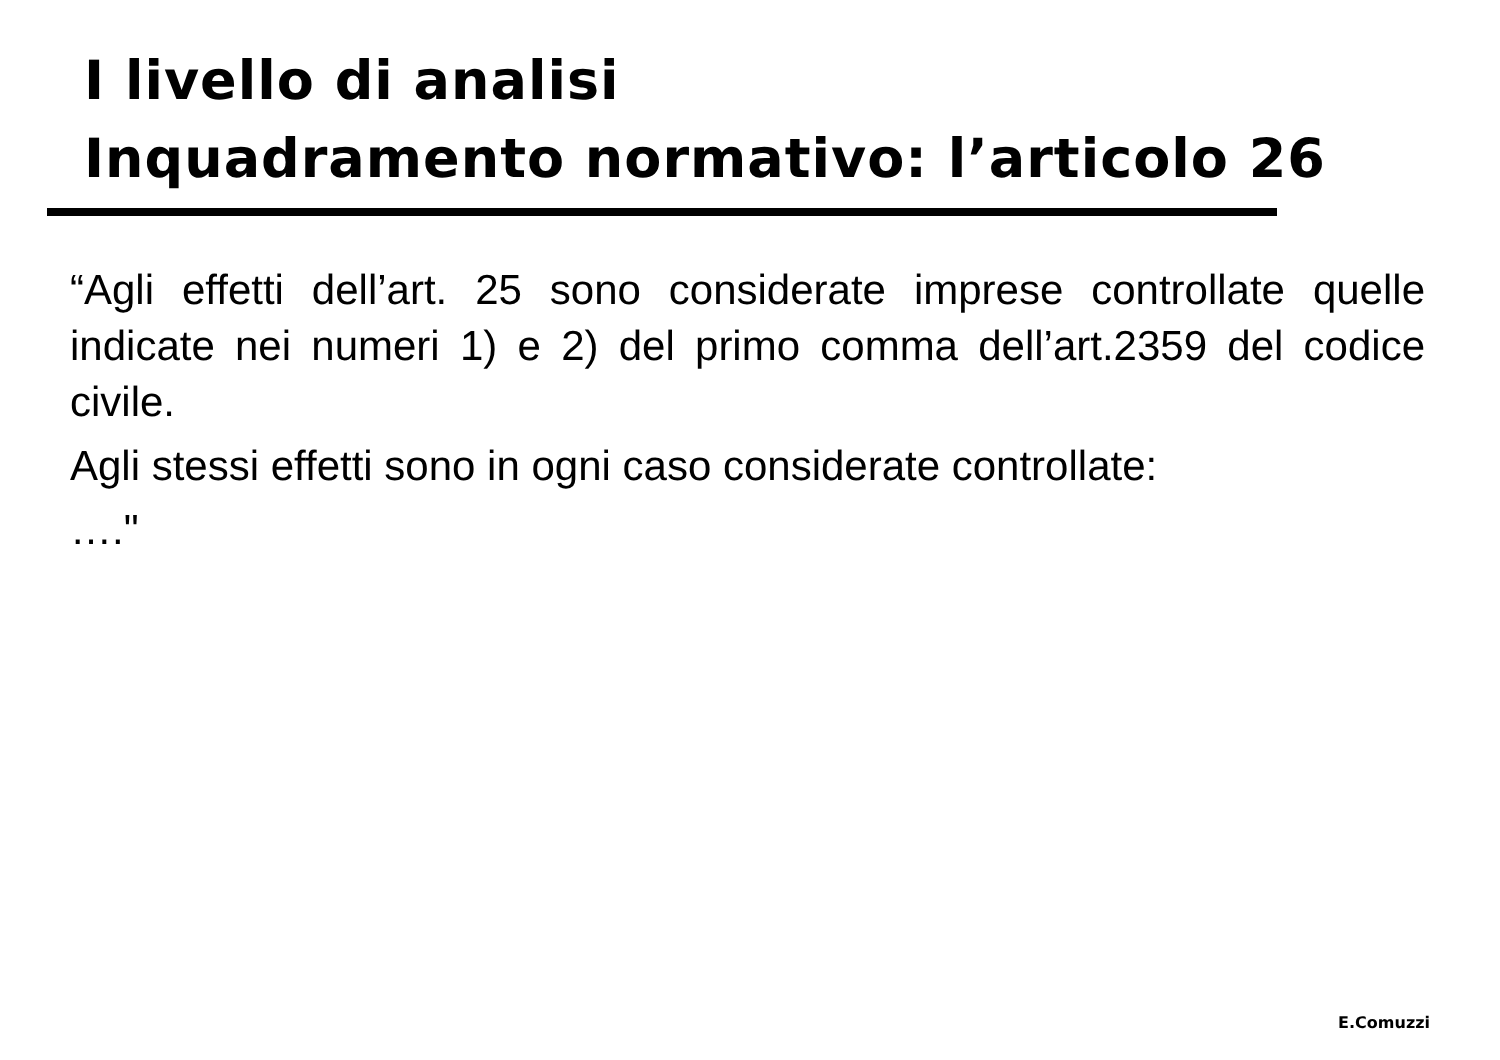I livello di analisi
Inquadramento normativo: l’articolo 26
“Agli effetti dell’art. 25 sono considerate imprese controllate quelle indicate nei numeri 1) e 2) del primo comma dell’art.2359 del codice civile.
Agli stessi effetti sono in ogni caso considerate controllate:
…."
E.Comuzzi